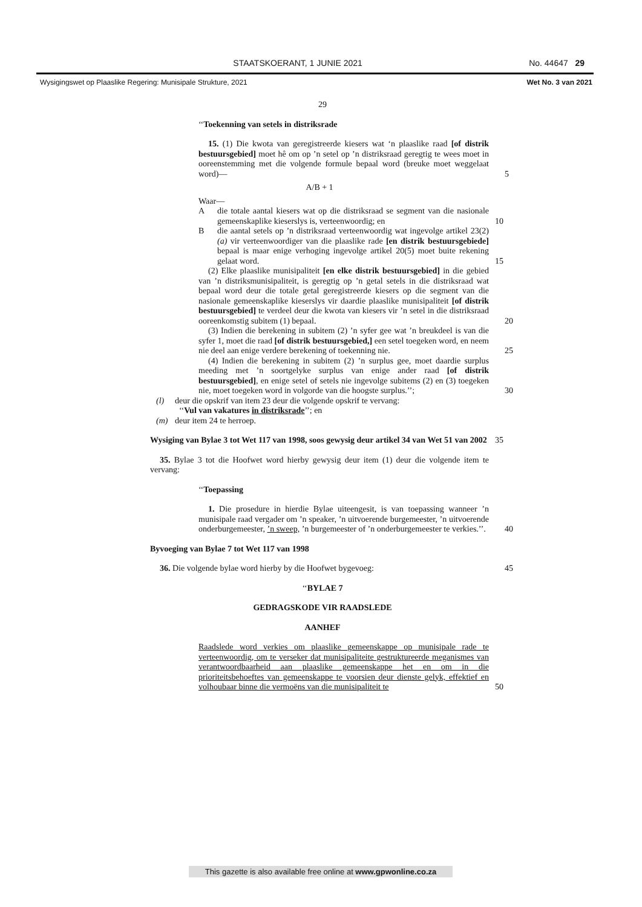STAATSKOERANT, 1 JUNIE 2021 No. 44647 29
Wysigingswet op Plaaslike Regering: Munisipale Strukture, 2021 Wet No. 3 van 2021
29
‘‘Toekenning van setels in distriksrade
15. (1) Die kwota van geregistreerde kiesers wat ‘n plaaslike raad [of distrik bestuursgebied] moet hê om op ’n setel op ’n distriksraad geregtig te wees moet in ooreenstemming met die volgende formule bepaal word (breuke moet weggelaat word)— 5
A/B + 1
Waar—
Adie totale aantal kiesers wat op die distriksraad se segment van die nasionale gemeenskaplike kieserslys is, verteenwoordig; en 10
Bdie aantal setels op ’n distriksraad verteenwoordig wat ingevolge artikel 23(2)(a) vir verteenwoordiger van die plaaslike rade [en distrik bestuursgebiede] bepaal is maar enige verhoging ingevolge artikel 20(5) moet buite rekening gelaat word. 15
(2) Elke plaaslike munisipaliteit [en elke distrik bestuursgebied] in die gebied van ’n distriksmunisipaliteit, is geregtig op ’n getal setels in die distriksraad wat bepaal word deur die totale getal geregistreerde kiesers op die segment van die nasionale gemeenskaplike kieserslys vir daardie plaaslike munisipaliteit [of distrik bestuursgebied] te verdeel deur die kwota van kiesers vir ’n setel in die distriksraad ooreenkomstig subitem (1) bepaal. 20
(3) Indien die berekening in subitem (2) ’n syfer gee wat ’n breukdeel is van die syfer 1, moet die raad [of distrik bestuursgebied,] een setel toegeken word, en neem nie deel aan enige verdere berekening of toekenning nie. 25
(4) Indien die berekening in subitem (2) ’n surplus gee, moet daardie surplus meeding met ’n soortgelyke surplus van enige ander raad [of distrik bestuursgebied], en enige setel of setels nie ingevolge subitems (2) en (3) toegeken nie, moet toegeken word in volgorde van die hoogste surplus.’’; 30
(l) deur die opskrif van item 23 deur die volgende opskrif te vervang:
‘‘Vul van vakatures in distriksrade’’; en
(m) deur item 24 te herroep.
Wysiging van Bylae 3 tot Wet 117 van 1998, soos gewysig deur artikel 34 van Wet 51 van 2002 35
35. Bylae 3 tot die Hoofwet word hierby gewysig deur item (1) deur die volgende item te vervang:
‘‘Toepassing
1. Die prosedure in hierdie Bylae uiteengesit, is van toepassing wanneer ’n munisipale raad vergader om ’n speaker, ’n uitvoerende burgemeester, ’n uitvoerende onderburgemeester, ’n sweep, ’n burgemeester of ’n onderburgemeester te verkies.’’. 40
Byvoeging van Bylae 7 tot Wet 117 van 1998
36. Die volgende bylae word hierby by die Hoofwet bygevoeg: 45
‘‘BYLAE 7
GEDRAGSKODE VIR RAADSLEDE
AANHEF
Raadslede word verkies om plaaslike gemeenskappe op munisipale rade te verteenwoordig, om te verseker dat munisipaliteite gestruktureerde meganismes van verantwoordbaarheid aan plaaslike gemeenskappe het en om in die prioriteitsbehoeftes van gemeenskappe te voorsien deur dienste gelyk, effektief en volhoubaar binne die vermoëns van die munisipaliteit te 50
This gazette is also available free online at www.gpwonline.co.za